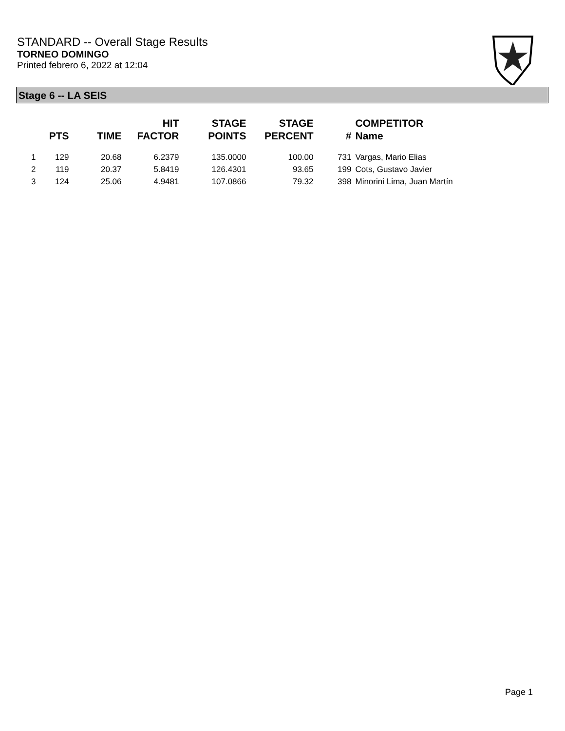STANDARD -- Overall Stage Results
TORNEO DOMINGO
Printed febrero 6, 2022 at 12:04
Stage 6 -- LA SEIS
| | PTS | TIME | HIT FACTOR | STAGE POINTS | STAGE PERCENT | # | COMPETITOR Name |
| --- | --- | --- | --- | --- | --- | --- | --- |
| 1 | 129 | 20.68 | 6.2379 | 135.0000 | 100.00 | 731 | Vargas, Mario Elias |
| 2 | 119 | 20.37 | 5.8419 | 126.4301 | 93.65 | 199 | Cots, Gustavo Javier |
| 3 | 124 | 25.06 | 4.9481 | 107.0866 | 79.32 | 398 | Minorini Lima, Juan Martín |
Page 1